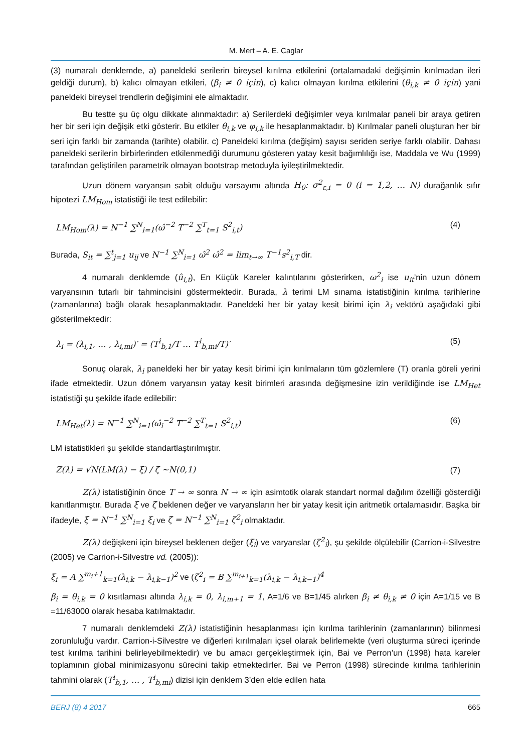M. Mert – A. E. Caglar
(3) numaralı denklemde, a) paneldeki serilerin bireysel kırılma etkilerini (ortalamadaki değişimin kırılmadan ileri geldiği durum), b) kalıcı olmayan etkileri, (β<sub>i</sub> ≠ 0 için), c) kalıcı olmayan kırılma etkilerini (θ<sub>i,k</sub> ≠ 0 için) yani paneldeki bireysel trendlerin değişimini ele almaktadır.
Bu testte şu üç olgu dikkate alınmaktadır: a) Serilerdeki değişimler veya kırılmalar paneli bir araya getiren her bir seri için değişik etki gösterir. Bu etkiler θ<sub>i,k</sub> ve φ<sub>i,k</sub> ile hesaplanmaktadır. b) Kırılmalar paneli oluşturan her bir seri için farklı bir zamanda (tarihte) olabilir. c) Paneldeki kırılma (değişim) sayısı seriden seriye farklı olabilir. Dahası paneldeki serilerin birbirlerinden etkilenmediği durumunu gösteren yatay kesit bağımlılığı ise, Maddala ve Wu (1999) tarafından geliştirilen parametrik olmayan bootstrap metoduyla iyileştirilmektedir.
Uzun dönem varyansın sabit olduğu varsayımı altında H<sub>0</sub>: σ<sup>2</sup><sub>ε,i</sub> = 0 (i = 1,2, … N) durağanlık sıfır hipotezi LM<sub>Hom</sub> istatistiği ile test edilebilir:
LM<sub>Hom</sub>(λ) = N<sup>−1</sup> ∑<sup>N</sup><sub>i=1</sub>(ω̂<sup>−2</sup> T<sup>−2</sup> ∑<sup>T</sup><sub>t=1</sub> S<sup>2</sup><sub>i,t</sub>) (4)
Burada, S<sub>it</sub> = ∑<sup>t</sup><sub>j=1</sub> u<sub>ij</sub> ve N<sup>−1</sup> ∑<sup>N</sup><sub>i=1</sub> ω̂<sup>2</sup> ω̂<sup>2</sup> = lim<sub>t→∞</sub> T<sup>−1</sup>s<sup>2</sup><sub>i,T</sub> dir.
4 numaralı denklemde (û<sub>i,t</sub>), En Küçük Kareler kalıntılarını gösterirken, ω<sup>2</sup><sub>i</sub> ise u<sub>it</sub>’nin uzun dönem varyansının tutarlı bir tahmincisini göstermektedir. Burada, λ terimi LM sınama istatistiğinin kırılma tarihlerine (zamanlarına) bağlı olarak hesaplanmaktadır. Paneldeki her bir yatay kesit birimi için λ<sub>i</sub> vektörü aşağıdaki gibi gösterilmektedir:
λ<sub>i</sub> = (λ<sub>i,1</sub>, … , λ<sub>i,mi</sub>)′ = (T<sup>i</sup><sub>b,1</sub>/T … T<sup>i</sup><sub>b,mi</sub>/T)′ (5)
Sonuç olarak, λ<sub>i</sub> paneldeki her bir yatay kesit birimi için kırılmaların tüm gözlemlere (T) oranla göreli yerini ifade etmektedir. Uzun dönem varyansın yatay kesit birimleri arasında değişmesine izin verildiğinde ise LM<sub>Het</sub> istatistiği şu şekilde ifade edilebilir:
LM<sub>Het</sub>(λ) = N<sup>−1</sup> ∑<sup>N</sup><sub>i=1</sub>(ω̂<sub>i</sub><sup>−2</sup> T<sup>−2</sup> ∑<sup>T</sup><sub>t=1</sub> S<sup>2</sup><sub>i,t</sub>) (6)
LM istatistikleri şu şekilde standartlaştırılmıştır.
Z(λ) = √N(LM(λ) − ξ̄) / ζ̄ ~N(0,1) (7)
Z(λ) istatistiğinin önce T → ∞ sonra N → ∞ için asimtotik olarak standart normal dağılım özelliği gösterdiği kanıtlanmıştır. Burada ξ̄ ve ζ̄ beklenen değer ve varyansların her bir yatay kesit için aritmetik ortalamasıdır. Başka bir ifadeyle, ξ̄ = N<sup>−1</sup> ∑<sup>N</sup><sub>i=1</sub> ξ<sub>i</sub> ve ζ̄ = N<sup>−1</sup> ∑<sup>N</sup><sub>i=1</sub> ζ<sup>2</sup><sub>i</sub> olmaktadır.
Z(λ) değişkeni için bireysel beklenen değer (ξ<sub>i</sub>) ve varyanslar (ζ<sup>2</sup><sub>i</sub>), şu şekilde ölçülebilir (Carrion-i-Silvestre (2005) ve Carrion-i-Silvestre vd. (2005)):
ξ<sub>i</sub> = A ∑<sup>m<sub>i</sub>+1</sup><sub>k=1</sub>(λ<sub>i,k</sub> − λ<sub>i,k−1</sub>)<sup>2</sup> ve (ζ<sup>2</sup><sub>i</sub> = B ∑<sup>m<sub>i+1</sub></sup><sub>k=1</sub>(λ<sub>i,k</sub> − λ<sub>i,k−1</sub>)<sup>4</sup>
β<sub>i</sub> = θ<sub>i,k</sub> = 0 kısıtlaması altında λ<sub>i,k</sub> = 0, λ<sub>i,m+1</sub> = 1, A=1/6 ve B=1/45 alırken β<sub>i</sub> ≠ θ<sub>i,k</sub> ≠ 0 için A=1/15 ve B =11/63000 olarak hesaba katılmaktadır.
7 numaralı denklemdeki Z(λ) istatistiğinin hesaplanması için kırılma tarihlerinin (zamanlarının) bilinmesi zorunluluğu vardır. Carrion-i-Silvestre ve diğerleri kırılmaları içsel olarak belirlemekte (veri oluşturma süreci içerinde test kırılma tarihini belirleyebilmektedir) ve bu amacı gerçekleştirmek için, Bai ve Perron’un (1998) hata kareler toplamının global minimizasyonu sürecini takip etmektedirler. Bai ve Perron (1998) sürecinde kırılma tarihlerinin tahmini olarak (T<sup>i</sup><sub>b,1</sub>, … , T<sup>i</sup><sub>b,mi</sub>) dizisi için denklem 3’den elde edilen hata
BERJ (8) 4 2017 665